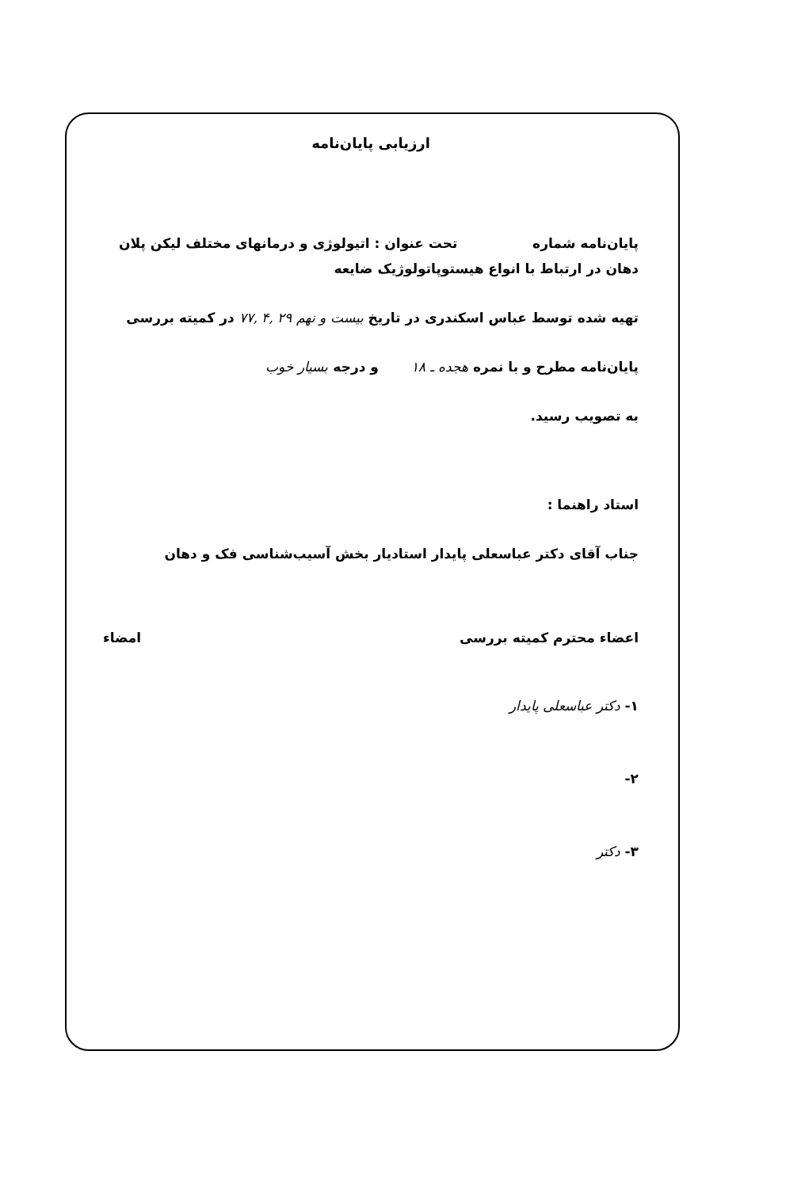ارزیابی پایان‌نامه
پایان‌نامه شماره تحت عنوان : اتیولوژی و درمانهای مختلف لیکن پلان دهان در ارتباط با انواع هیستوپاتولوژیک ضایعه
تهیه شده توسط عباس اسکندری در تاریخ بیست و نهم ۲۹ ,۴ ,۷۷ در کمیته بررسی
پایان‌نامه مطرح و با نمره هجده ـ ۱۸ و درجه بسیار خوب
به تصویب رسید.
استاد راهنما :
جناب آقای دکتر عباسعلی پایدار استادیار بخش آسیب‌شناسی فک و دهان
اعضاء محترم کمیته بررسی امضاء
۱- دکتر عباسعلی پایدار
۲-
۳- دکتر